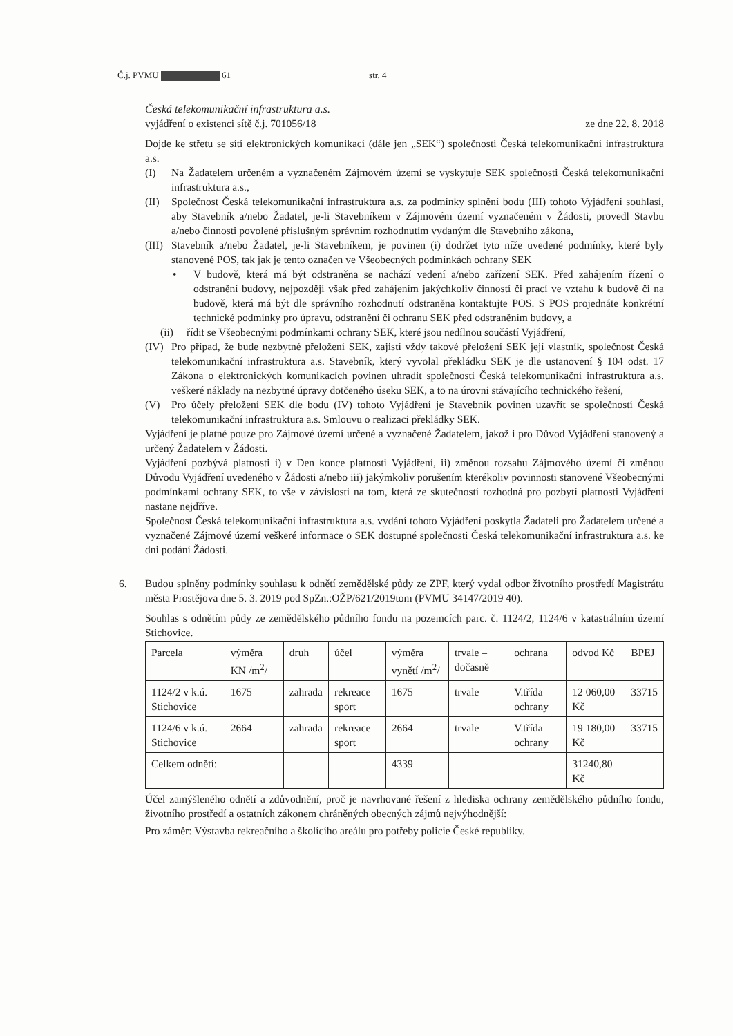Č.j. PVMU 61 str. 4
Česká telekomunikační infrastruktura a.s.
vyjádření o existenci sítě č.j. 701056/18 ze dne 22. 8. 2018
Dojde ke střetu se sítí elektronických komunikací (dále jen „SEK“) společnosti Česká telekomunikační infrastruktura a.s.
(I) Na Žadatelem určeném a vyznačeném Zájmovém území se vyskytuje SEK společnosti Česká telekomunikační infrastruktura a.s.,
(II) Společnost Česká telekomunikační infrastruktura a.s. za podmínky splnění bodu (III) tohoto Vyjádření souhlasí, aby Stavebník a/nebo Žadatel, je-li Stavebníkem v Zájmovém území vyznačeném v Žádosti, provedl Stavbu a/nebo činnosti povolené příslušným správním rozhodnutím vydaným dle Stavebního zákona,
(III)
Stavebník a/nebo Žadatel, je-li Stavebníkem, je povinen (i) dodržet tyto níže uvedené podmínky, které byly stanovené POS, tak jak je tento označen ve Všeobecných podmínkách ochrany SEK
• V budově, která má být odstraněna se nachází vedení a/nebo zařízení SEK. Před zahájením řízení o odstranění budovy, nejpozději však před zahájením jakýchkoliv činností či prací ve vztahu k budově či na budově, která má být dle správního rozhodnutí odstraněna kontaktujte POS. S POS projednáte konkrétní technické podmínky pro úpravu, odstranění či ochranu SEK před odstraněním budovy, a
(ii) řídit se Všeobecnými podmínkami ochrany SEK, které jsou nedílnou součástí Vyjádření,
(IV) Pro případ, že bude nezbytné přeložení SEK, zajistí vždy takové přeložení SEK její vlastník, společnost Česká telekomunikační infrastruktura a.s. Stavebník, který vyvolal překládku SEK je dle ustanovení § 104 odst. 17 Zákona o elektronických komunikacích povinen uhradit společnosti Česká telekomunikační infrastruktura a.s. veškeré náklady na nezbytné úpravy dotčeného úseku SEK, a to na úrovni stávajícího technického řešení,
(V) Pro účely přeložení SEK dle bodu (IV) tohoto Vyjádření je Stavebník povinen uzavřít se společností Česká telekomunikační infrastruktura a.s. Smlouvu o realizaci překládky SEK.
Vyjádření je platné pouze pro Zájmové území určené a vyznačené Žadatelem, jakož i pro Důvod Vyjádření stanovený a určený Žadatelem v Žádosti.
Vyjádření pozbývá platnosti i) v Den konce platnosti Vyjádření, ii) změnou rozsahu Zájmového území či změnou Důvodu Vyjádření uvedeného v Žádosti a/nebo iii) jakýmkoliv porušením kterékoliv povinnosti stanovené Všeobecnými podmínkami ochrany SEK, to vše v závislosti na tom, která ze skutečností rozhodná pro pozbytí platnosti Vyjádření nastane nejdříve.
Společnost Česká telekomunikační infrastruktura a.s. vydání tohoto Vyjádření poskytla Žadateli pro Žadatelem určené a vyznačené Zájmové území veškeré informace o SEK dostupné společnosti Česká telekomunikační infrastruktura a.s. ke dni podání Žádosti.
6. Budou splněny podmínky souhlasu k odnětí zemědělské půdy ze ZPF, který vydal odbor životního prostředí Magistrátu města Prostějova dne 5. 3. 2019 pod SpZn.:OŽP/621/2019tom (PVMU 34147/2019 40).
Souhlas s odnětím půdy ze zemědělského půdního fondu na pozemcích parc. č. 1124/2, 1124/6 v katastrálním území Stichovice.
| Parcela | výměra KN /m<sup>2</sup>/ | druh | účel | výměra vynětí /m<sup>2</sup>/ | trvale – dočasně | ochrana | odvod Kč | BPEJ |
| 1124/2 v k.ú. Stichovice | 1675 | zahrada | rekreace sport | 1675 | trvale | V.třída ochrany | 12 060,00 Kč | 33715 |
| 1124/6 v k.ú. Stichovice | 2664 | zahrada | rekreace sport | 2664 | trvale | V.třída ochrany | 19 180,00 Kč | 33715 |
| Celkem odnětí: | | | | 4339 | | | 31240,80 Kč | |
Účel zamýšleného odnětí a zdůvodnění, proč je navrhované řešení z hlediska ochrany zemědělského půdního fondu, životního prostředí a ostatních zákonem chráněných obecných zájmů nejvýhodnější:
Pro záměr: Výstavba rekreačního a školícího areálu pro potřeby policie České republiky.